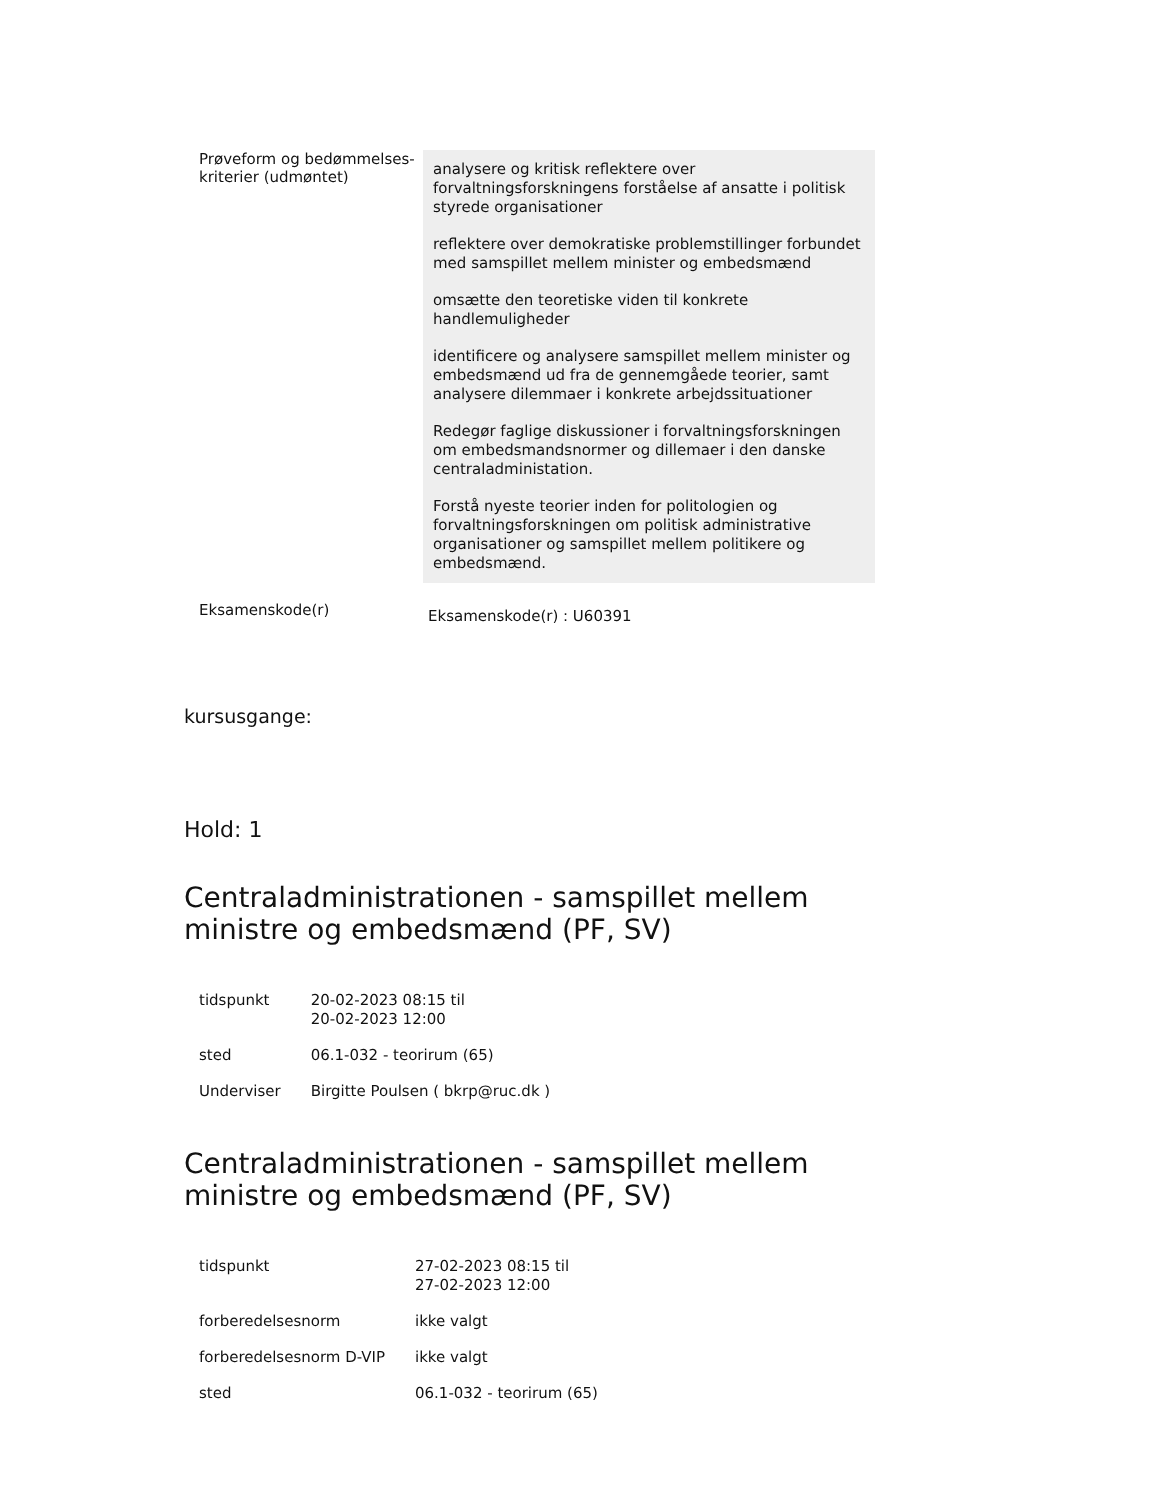| Prøveform og bedømmelses-kriterier (udmøntet) | analysere og kritisk reflektere over forvaltningsforskningens forståelse af ansatte i politisk styrede organisationer reflektere over demokratiske problemstillinger forbundet med samspillet mellem minister og embedsmænd omsætte den teoretiske viden til konkrete handlemuligheder identificere og analysere samspillet mellem minister og embedsmænd ud fra de gennemgåede teorier, samt analysere dilemmaer i konkrete arbejdssituationer Redegør faglige diskussioner i forvaltningsforskningen om embedsmandsnormer og dillemaer i den danske centraladministation. Forstå nyeste teorier inden for politologien og forvaltningsforskningen om politisk administrative organisationer og samspillet mellem politikere og embedsmænd. |
| Eksamenskode(r) | Eksamenskode(r) : U60391 |
kursusgange:
Hold: 1
Centraladministrationen - samspillet mellem ministre og embedsmænd (PF, SV)
| tidspunkt | 20-02-2023 08:15 til 20-02-2023 12:00 |
| sted | 06.1-032 - teorirum (65) |
| Underviser | Birgitte Poulsen ( bkrp@ruc.dk ) |
Centraladministrationen - samspillet mellem ministre og embedsmænd (PF, SV)
| tidspunkt | 27-02-2023 08:15 til 27-02-2023 12:00 |
| forberedelsesnorm | ikke valgt |
| forberedelsesnorm D-VIP | ikke valgt |
| sted | 06.1-032 - teorirum (65) |